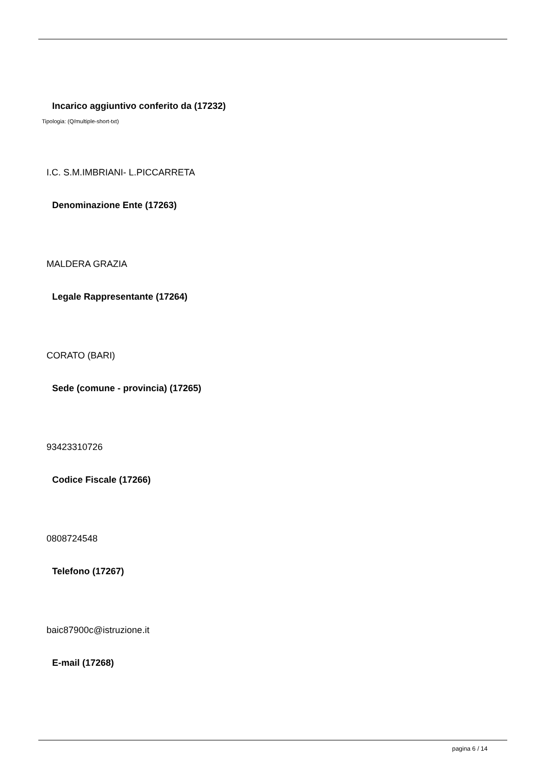Incarico aggiuntivo conferito da (17232)
Tipologia: (Q/multiple-short-txt)
I.C. S.M.IMBRIANI- L.PICCARRETA
Denominazione Ente (17263)
MALDERA GRAZIA
Legale Rappresentante (17264)
CORATO (BARI)
Sede (comune - provincia) (17265)
93423310726
Codice Fiscale (17266)
0808724548
Telefono (17267)
baic87900c@istruzione.it
E-mail (17268)
pagina 6 / 14